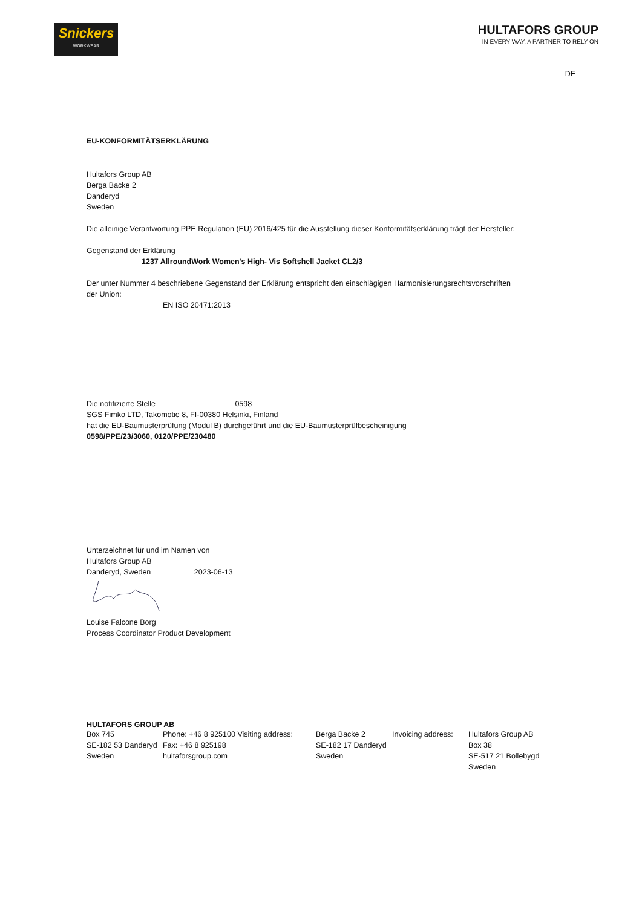Snickers
WORKWEAR
HULTAFORS GROUP
IN EVERY WAY, A PARTNER TO RELY ON
DE
EU-KONFORMITÄTSERKLÄRUNG
Hultafors Group AB
Berga Backe 2
Danderyd
Sweden
Die alleinige Verantwortung PPE Regulation (EU) 2016/425 für die Ausstellung dieser Konformitätserklärung trägt der Hersteller:
Gegenstand der Erklärung
1237 AllroundWork Women's High- Vis Softshell Jacket CL2/3
Der unter Nummer 4 beschriebene Gegenstand der Erklärung entspricht den einschlägigen Harmonisierungsrechtsvorschriften
der Union:
EN ISO 20471:2013
Die notifizierte Stelle 0598
SGS Fimko LTD, Takomotie 8, FI-00380 Helsinki, Finland
hat die EU-Baumusterprüfung (Modul B) durchgeführt und die EU-Baumusterprüfbescheinigung
0598/PPE/23/3060, 0120/PPE/230480
Unterzeichnet für und im Namen von
Hultafors Group AB
Danderyd, Sweden 2023-06-13
Louise Falcone Borg
Process Coordinator Product Development
HULTAFORS GROUP AB
Box 745
SE-182 53 Danderyd
Sweden
Phone: +46 8 925100 Visiting address:
Fax: +46 8 925198
hultaforsgroup.com
Berga Backe 2
SE-182 17 Danderyd
Sweden
Invoicing address:
Hultafors Group AB
Box 38
SE-517 21 Bollebygd
Sweden